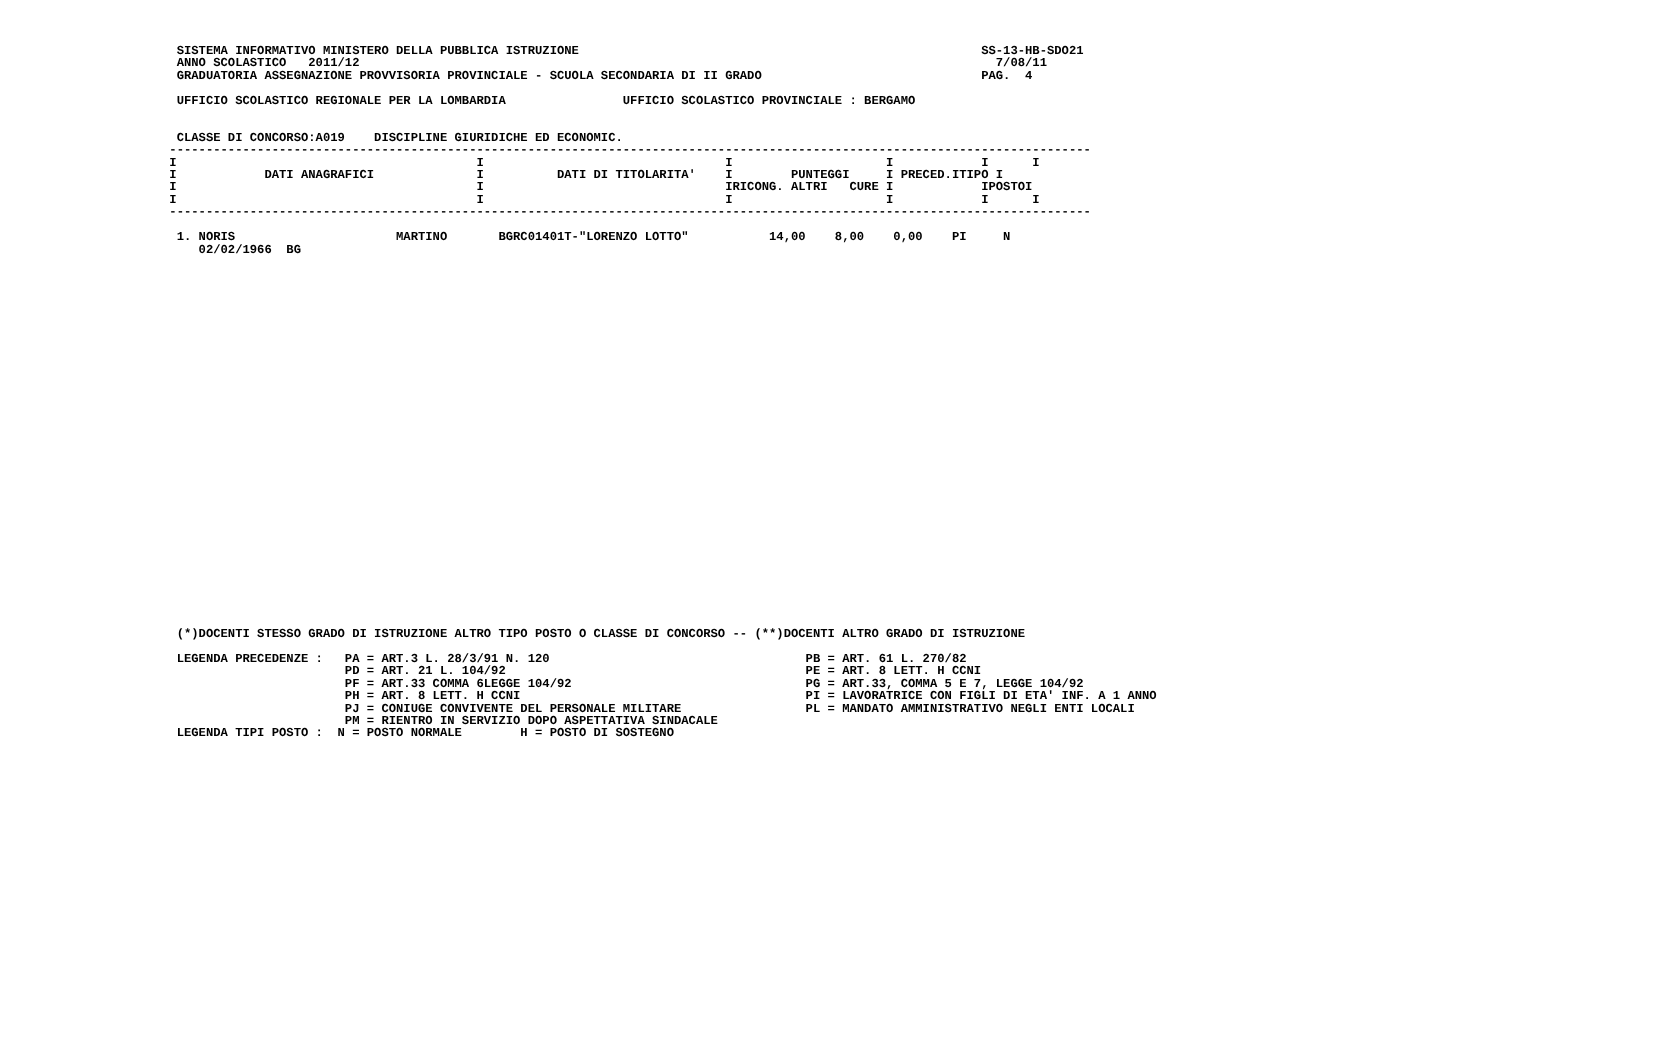SISTEMA INFORMATIVO MINISTERO DELLA PUBBLICA ISTRUZIONE                                                       SS-13-HB-SDO21
  ANNO SCOLASTICO   2011/12                                                                                       7/08/11
  GRADUATORIA ASSEGNAZIONE PROVVISORIA PROVINCIALE - SCUOLA SECONDARIA DI II GRADO                              PAG.  4

  UFFICIO SCOLASTICO REGIONALE PER LA LOMBARDIA                UFFICIO SCOLASTICO PROVINCIALE : BERGAMO


  CLASSE DI CONCORSO:A019    DISCIPLINE GIURIDICHE ED ECONOMIC.
 ------------------------------------------------------------------------------------------------------------------------------
 I                                         I                                 I                     I            I      I
 I            DATI ANAGRAFICI              I          DATI DI TITOLARITA'    I        PUNTEGGI     I PRECED.ITIPO I
 I                                         I                                 IRICONG. ALTRI   CURE I            IPOSTOI
 I                                         I                                 I                     I            I      I
 ------------------------------------------------------------------------------------------------------------------------------

  1. NORIS                      MARTINO       BGRC01401T-"LORENZO LOTTO"           14,00    8,00    0,00    PI     N
     02/02/1966  BG






























  (*)DOCENTI STESSO GRADO DI ISTRUZIONE ALTRO TIPO POSTO O CLASSE DI CONCORSO -- (**)DOCENTI ALTRO GRADO DI ISTRUZIONE

  LEGENDA PRECEDENZE :   PA = ART.3 L. 28/3/91 N. 120                                   PB = ART. 61 L. 270/82
                         PD = ART. 21 L. 104/92                                         PE = ART. 8 LETT. H CCNI
                         PF = ART.33 COMMA 6LEGGE 104/92                                PG = ART.33, COMMA 5 E 7, LEGGE 104/92
                         PH = ART. 8 LETT. H CCNI                                       PI = LAVORATRICE CON FIGLI DI ETA' INF. A 1 ANNO
                         PJ = CONIUGE CONVIVENTE DEL PERSONALE MILITARE                 PL = MANDATO AMMINISTRATIVO NEGLI ENTI LOCALI
                         PM = RIENTRO IN SERVIZIO DOPO ASPETTATIVA SINDACALE
  LEGENDA TIPI POSTO :  N = POSTO NORMALE        H = POSTO DI SOSTEGNO